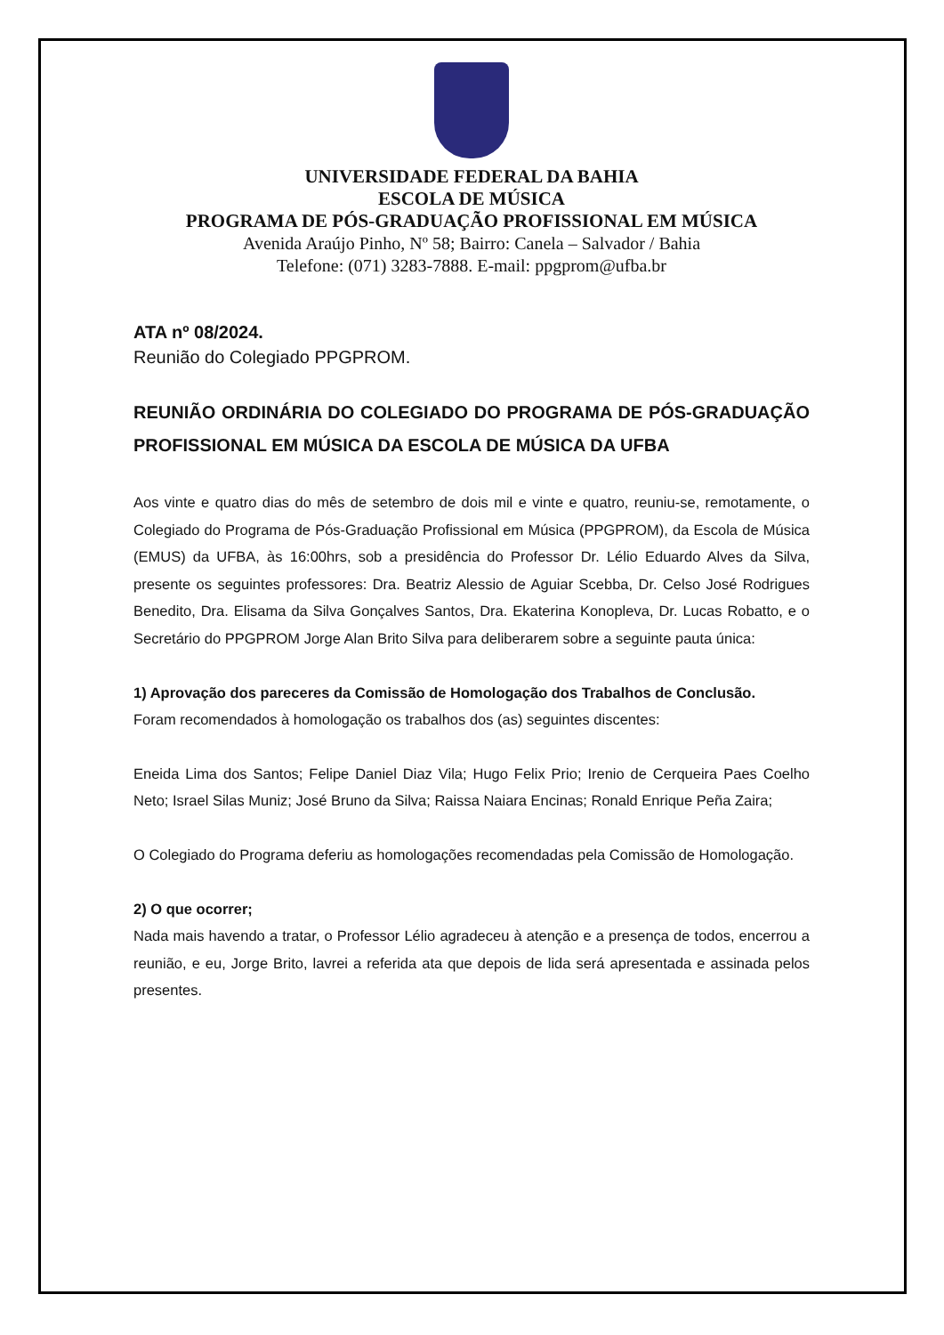UNIVERSIDADE FEDERAL DA BAHIA
ESCOLA DE MÚSICA
PROGRAMA DE PÓS-GRADUAÇÃO PROFISSIONAL EM MÚSICA
Avenida Araújo Pinho, Nº 58; Bairro: Canela – Salvador / Bahia
Telefone: (071) 3283-7888. E-mail: ppgprom@ufba.br
ATA nº 08/2024.
Reunião do Colegiado PPGPROM.
REUNIÃO ORDINÁRIA DO COLEGIADO DO PROGRAMA DE PÓS-GRADUAÇÃO PROFISSIONAL EM MÚSICA DA ESCOLA DE MÚSICA DA UFBA
Aos vinte e quatro dias do mês de setembro de dois mil e vinte e quatro, reuniu-se, remotamente, o Colegiado do Programa de Pós-Graduação Profissional em Música (PPGPROM), da Escola de Música (EMUS) da UFBA, às 16:00hrs, sob a presidência do Professor Dr. Lélio Eduardo Alves da Silva, presente os seguintes professores: Dra. Beatriz Alessio de Aguiar Scebba, Dr. Celso José Rodrigues Benedito, Dra. Elisama da Silva Gonçalves Santos, Dra. Ekaterina Konopleva, Dr. Lucas Robatto, e o Secretário do PPGPROM Jorge Alan Brito Silva para deliberarem sobre a seguinte pauta única:
1) Aprovação dos pareceres da Comissão de Homologação dos Trabalhos de Conclusão.
Foram recomendados à homologação os trabalhos dos (as) seguintes discentes:
Eneida Lima dos Santos; Felipe Daniel Diaz Vila; Hugo Felix Prio; Irenio de Cerqueira Paes Coelho Neto; Israel Silas Muniz; José Bruno da Silva; Raissa Naiara Encinas; Ronald Enrique Peña Zaira;
O Colegiado do Programa deferiu as homologações recomendadas pela Comissão de Homologação.
2) O que ocorrer;
Nada mais havendo a tratar, o Professor Lélio agradeceu à atenção e a presença de todos, encerrou a reunião, e eu, Jorge Brito, lavrei a referida ata que depois de lida será apresentada e assinada pelos presentes.